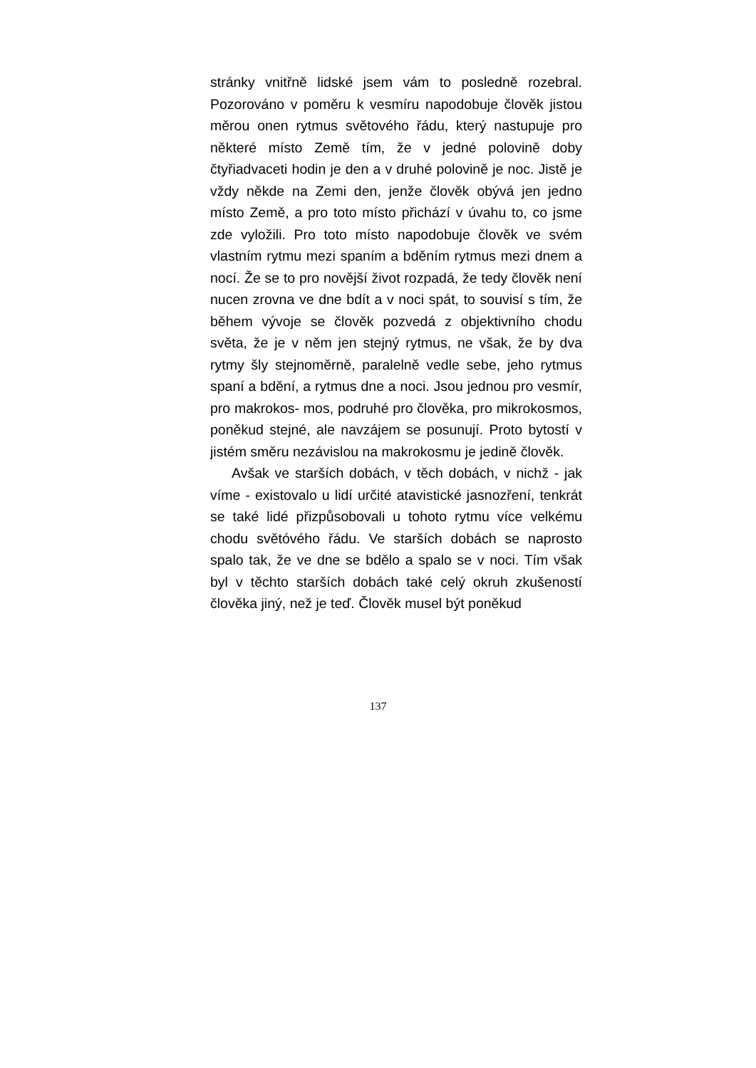stránky vnitřně lidské jsem vám to posledně rozebral. Pozorováno v poměru k vesmíru napodobuje člověk jistou měrou onen rytmus světového řádu, který nastupuje pro některé místo Země tím, že v jedné polovině doby čtyřiadvaceti hodin je den a v druhé polovině je noc. Jistě je vždy někde na Zemi den, jenže člověk obývá jen jedno místo Země, a pro toto místo přichází v úvahu to, co jsme zde vyložili. Pro toto místo napodobuje člověk ve svém vlastním rytmu mezi spaním a bděním rytmus mezi dnem a nocí. Že se to pro novější život rozpadá, že tedy člověk není nucen zrovna ve dne bdít a v noci spát, to souvisí s tím, že během vývoje se člověk pozvedá z objektivního chodu světa, že je v něm jen stejný rytmus, ne však, že by dva rytmy šly stejnoměrně, paralelně vedle sebe, jeho rytmus spaní a bdění, a rytmus dne a noci. Jsou jednou pro vesmír, pro makrokos- mos, podruhé pro člověka, pro mikrokosmos, poněkud stejné, ale navzájem se posunují. Proto bytostí v jistém směru nezávislou na makrokosmu je jedině člověk.
Avšak ve starších dobách, v těch dobách, v nichž - jak víme - existovalo u lidí určité atavistické jasnozření, tenkrát se také lidé přizpůsobovali u tohoto rytmu více velkému chodu světóvého řádu. Ve starších dobách se naprosto spalo tak, že ve dne se bdělo a spalo se v noci. Tím však byl v těchto starších dobách také celý okruh zkušeností člověka jiný, než je teď. Člověk musel být poněkud
137